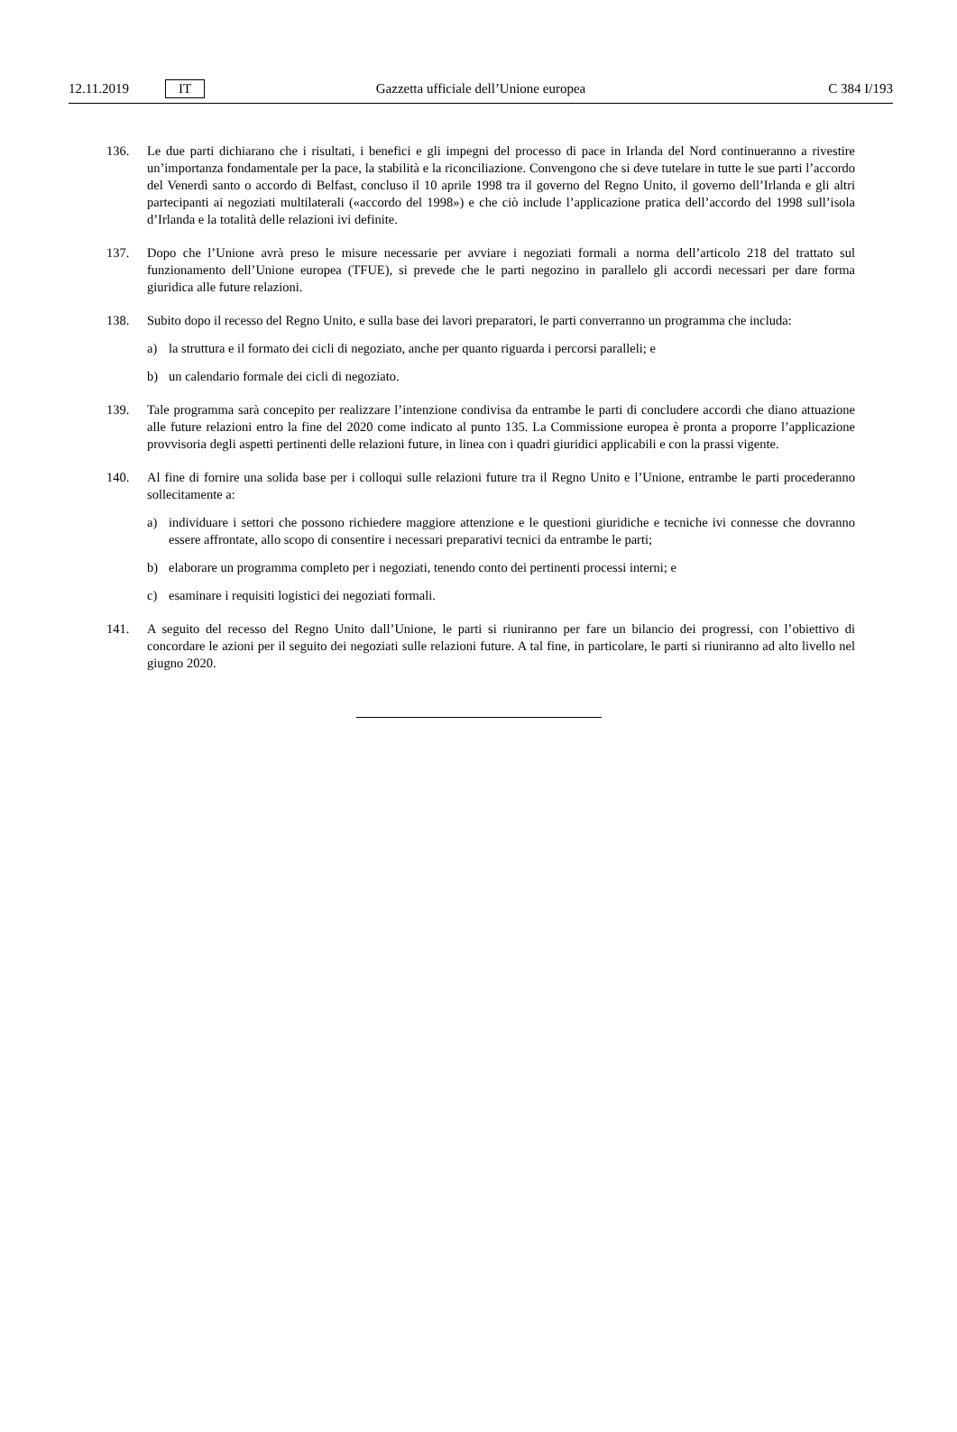12.11.2019 IT
Gazzetta ufficiale dell’Unione europea C 384 I/193
136. Le due parti dichiarano che i risultati, i benefici e gli impegni del processo di pace in Irlanda del Nord continueranno a rivestire un’importanza fondamentale per la pace, la stabilità e la riconciliazione. Convengono che si deve tutelare in tutte le sue parti l’accordo del Venerdì santo o accordo di Belfast, concluso il 10 aprile 1998 tra il governo del Regno Unito, il governo dell’Irlanda e gli altri partecipanti ai negoziati multilaterali («accordo del 1998») e che ciò include l’applicazione pratica dell’accordo del 1998 sull’isola d’Irlanda e la totalità delle relazioni ivi definite.
137. Dopo che l’Unione avrà preso le misure necessarie per avviare i negoziati formali a norma dell’articolo 218 del trattato sul funzionamento dell’Unione europea (TFUE), si prevede che le parti negozino in parallelo gli accordi necessari per dare forma giuridica alle future relazioni.
138. Subito dopo il recesso del Regno Unito, e sulla base dei lavori preparatori, le parti converranno un programma che includa:
a) la struttura e il formato dei cicli di negoziato, anche per quanto riguarda i percorsi paralleli; e
b) un calendario formale dei cicli di negoziato.
139. Tale programma sarà concepito per realizzare l’intenzione condivisa da entrambe le parti di concludere accordi che diano attuazione alle future relazioni entro la fine del 2020 come indicato al punto 135. La Commissione europea è pronta a proporre l’applicazione provvisoria degli aspetti pertinenti delle relazioni future, in linea con i quadri giuridici applicabili e con la prassi vigente.
140. Al fine di fornire una solida base per i colloqui sulle relazioni future tra il Regno Unito e l’Unione, entrambe le parti procederanno sollecitamente a:
a) individuare i settori che possono richiedere maggiore attenzione e le questioni giuridiche e tecniche ivi connesse che dovranno essere affrontate, allo scopo di consentire i necessari preparativi tecnici da entrambe le parti;
b) elaborare un programma completo per i negoziati, tenendo conto dei pertinenti processi interni; e
c) esaminare i requisiti logistici dei negoziati formali.
141. A seguito del recesso del Regno Unito dall’Unione, le parti si riuniranno per fare un bilancio dei progressi, con l’obiettivo di concordare le azioni per il seguito dei negoziati sulle relazioni future. A tal fine, in particolare, le parti si riuniranno ad alto livello nel giugno 2020.